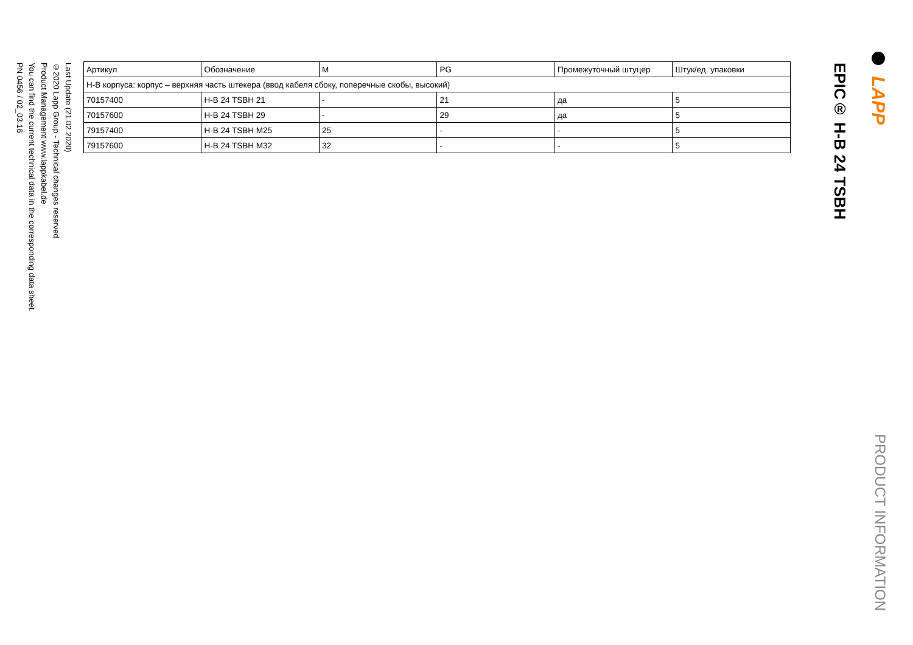LAPP
PRODUCT INFORMATION
EPIC® H-B 24 TSBH
| Артикул | Обозначение | M | PG | Промежуточный штуцер | Штук/ед. упаковки |
| --- | --- | --- | --- | --- | --- |
| H-B корпуса: корпус – верхняя часть штекера (ввод кабеля сбоку, поперечные скобы, высокий) | | | | | |
| 70157400 | H-B 24 TSBH 21 | - | 21 | да | 5 |
| 70157600 | H-B 24 TSBH 29 | - | 29 | да | 5 |
| 79157400 | H-B 24 TSBH M25 | 25 | - | - | 5 |
| 79157600 | H-B 24 TSBH M32 | 32 | - | - | 5 |
Last Update (21.02.2020)
©2020 Lapp Group - Technical changes reserved
Product Management www.lappkabel.de
You can find the current technical data in the corresponding data sheet.
PN 0456 / 02_03.16